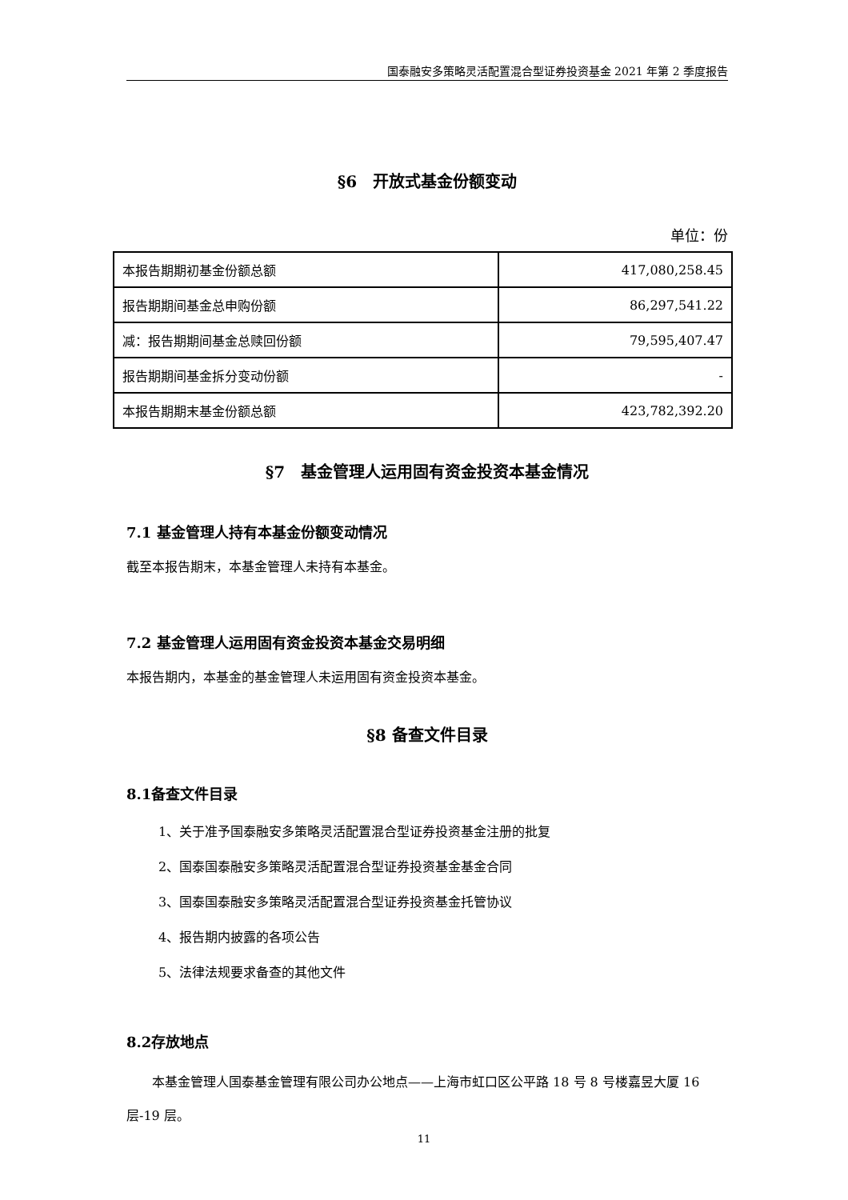国泰融安多策略灵活配置混合型证券投资基金 2021 年第 2 季度报告
§6　开放式基金份额变动
单位：份
| 本报告期期初基金份额总额 | 417,080,258.45 |
| 报告期期间基金总申购份额 | 86,297,541.22 |
| 减：报告期期间基金总赎回份额 | 79,595,407.47 |
| 报告期期间基金拆分变动份额 | - |
| 本报告期期末基金份额总额 | 423,782,392.20 |
§7　基金管理人运用固有资金投资本基金情况
7.1 基金管理人持有本基金份额变动情况
截至本报告期末，本基金管理人未持有本基金。
7.2 基金管理人运用固有资金投资本基金交易明细
本报告期内，本基金的基金管理人未运用固有资金投资本基金。
§8 备查文件目录
8.1备查文件目录
1、关于准予国泰融安多策略灵活配置混合型证券投资基金注册的批复
2、国泰国泰融安多策略灵活配置混合型证券投资基金基金合同
3、国泰国泰融安多策略灵活配置混合型证券投资基金托管协议
4、报告期内披露的各项公告
5、法律法规要求备查的其他文件
8.2存放地点
本基金管理人国泰基金管理有限公司办公地点——上海市虹口区公平路 18 号 8 号楼嘉昱大厦 16 层-19 层。
11